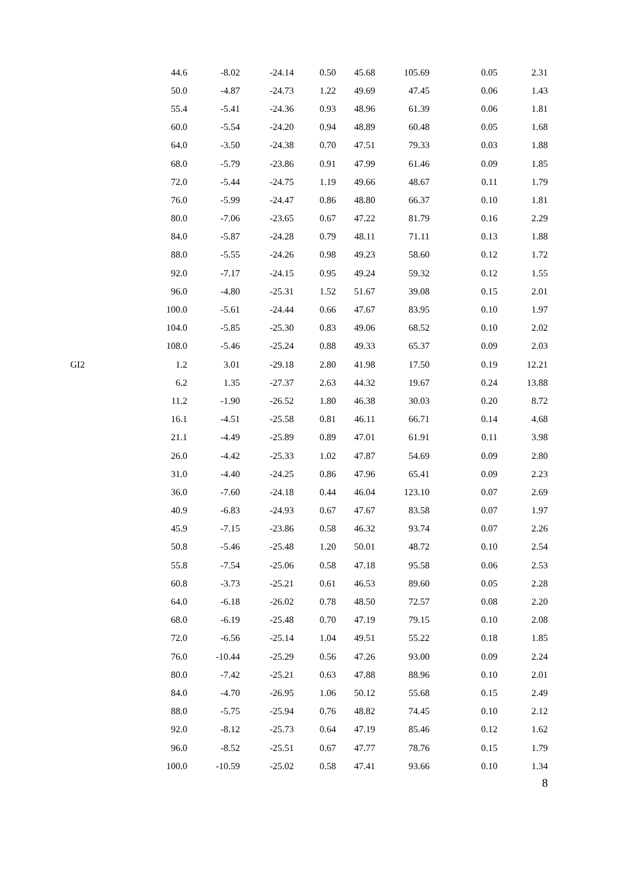| | 44.6 | -8.02 | -24.14 | 0.50 | 45.68 | 105.69 | 0.05 | 2.31 |
| | 50.0 | -4.87 | -24.73 | 1.22 | 49.69 | 47.45 | 0.06 | 1.43 |
| | 55.4 | -5.41 | -24.36 | 0.93 | 48.96 | 61.39 | 0.06 | 1.81 |
| | 60.0 | -5.54 | -24.20 | 0.94 | 48.89 | 60.48 | 0.05 | 1.68 |
| | 64.0 | -3.50 | -24.38 | 0.70 | 47.51 | 79.33 | 0.03 | 1.88 |
| | 68.0 | -5.79 | -23.86 | 0.91 | 47.99 | 61.46 | 0.09 | 1.85 |
| | 72.0 | -5.44 | -24.75 | 1.19 | 49.66 | 48.67 | 0.11 | 1.79 |
| | 76.0 | -5.99 | -24.47 | 0.86 | 48.80 | 66.37 | 0.10 | 1.81 |
| | 80.0 | -7.06 | -23.65 | 0.67 | 47.22 | 81.79 | 0.16 | 2.29 |
| | 84.0 | -5.87 | -24.28 | 0.79 | 48.11 | 71.11 | 0.13 | 1.88 |
| | 88.0 | -5.55 | -24.26 | 0.98 | 49.23 | 58.60 | 0.12 | 1.72 |
| | 92.0 | -7.17 | -24.15 | 0.95 | 49.24 | 59.32 | 0.12 | 1.55 |
| | 96.0 | -4.80 | -25.31 | 1.52 | 51.67 | 39.08 | 0.15 | 2.01 |
| | 100.0 | -5.61 | -24.44 | 0.66 | 47.67 | 83.95 | 0.10 | 1.97 |
| | 104.0 | -5.85 | -25.30 | 0.83 | 49.06 | 68.52 | 0.10 | 2.02 |
| | 108.0 | -5.46 | -25.24 | 0.88 | 49.33 | 65.37 | 0.09 | 2.03 |
| GI2 | 1.2 | 3.01 | -29.18 | 2.80 | 41.98 | 17.50 | 0.19 | 12.21 |
| | 6.2 | 1.35 | -27.37 | 2.63 | 44.32 | 19.67 | 0.24 | 13.88 |
| | 11.2 | -1.90 | -26.52 | 1.80 | 46.38 | 30.03 | 0.20 | 8.72 |
| | 16.1 | -4.51 | -25.58 | 0.81 | 46.11 | 66.71 | 0.14 | 4.68 |
| | 21.1 | -4.49 | -25.89 | 0.89 | 47.01 | 61.91 | 0.11 | 3.98 |
| | 26.0 | -4.42 | -25.33 | 1.02 | 47.87 | 54.69 | 0.09 | 2.80 |
| | 31.0 | -4.40 | -24.25 | 0.86 | 47.96 | 65.41 | 0.09 | 2.23 |
| | 36.0 | -7.60 | -24.18 | 0.44 | 46.04 | 123.10 | 0.07 | 2.69 |
| | 40.9 | -6.83 | -24.93 | 0.67 | 47.67 | 83.58 | 0.07 | 1.97 |
| | 45.9 | -7.15 | -23.86 | 0.58 | 46.32 | 93.74 | 0.07 | 2.26 |
| | 50.8 | -5.46 | -25.48 | 1.20 | 50.01 | 48.72 | 0.10 | 2.54 |
| | 55.8 | -7.54 | -25.06 | 0.58 | 47.18 | 95.58 | 0.06 | 2.53 |
| | 60.8 | -3.73 | -25.21 | 0.61 | 46.53 | 89.60 | 0.05 | 2.28 |
| | 64.0 | -6.18 | -26.02 | 0.78 | 48.50 | 72.57 | 0.08 | 2.20 |
| | 68.0 | -6.19 | -25.48 | 0.70 | 47.19 | 79.15 | 0.10 | 2.08 |
| | 72.0 | -6.56 | -25.14 | 1.04 | 49.51 | 55.22 | 0.18 | 1.85 |
| | 76.0 | -10.44 | -25.29 | 0.56 | 47.26 | 93.00 | 0.09 | 2.24 |
| | 80.0 | -7.42 | -25.21 | 0.63 | 47.88 | 88.96 | 0.10 | 2.01 |
| | 84.0 | -4.70 | -26.95 | 1.06 | 50.12 | 55.68 | 0.15 | 2.49 |
| | 88.0 | -5.75 | -25.94 | 0.76 | 48.82 | 74.45 | 0.10 | 2.12 |
| | 92.0 | -8.12 | -25.73 | 0.64 | 47.19 | 85.46 | 0.12 | 1.62 |
| | 96.0 | -8.52 | -25.51 | 0.67 | 47.77 | 78.76 | 0.15 | 1.79 |
| | 100.0 | -10.59 | -25.02 | 0.58 | 47.41 | 93.66 | 0.10 | 1.34 |
8